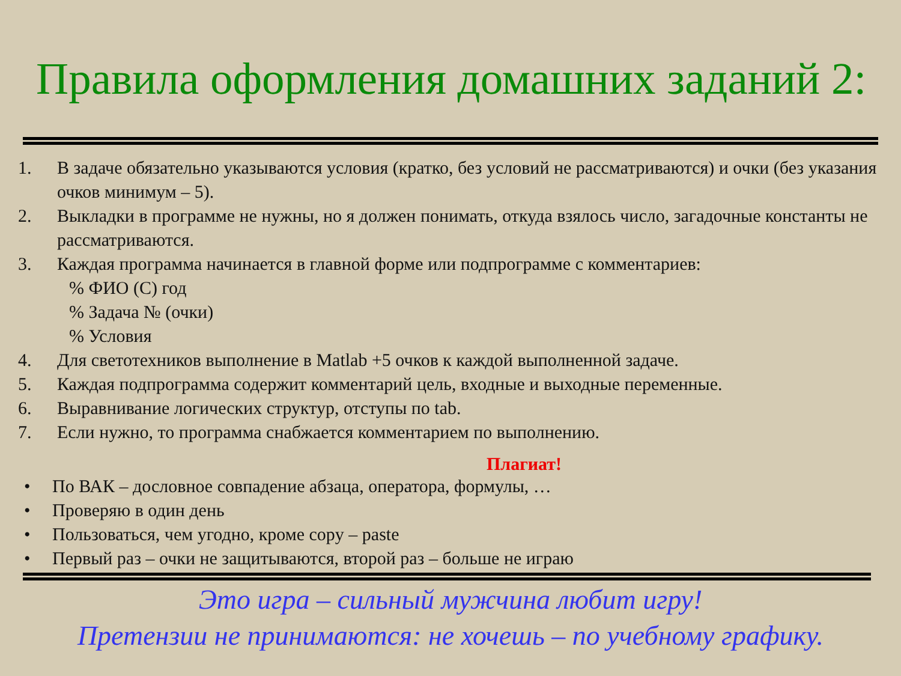Правила оформления домашних заданий 2:
1. В задаче обязательно указываются условия (кратко, без условий не рассматриваются) и очки (без указания очков минимум – 5).
2. Выкладки в программе не нужны, но я должен понимать, откуда взялось число, загадочные константы не рассматриваются.
3. Каждая программа начинается в главной форме или подпрограмме с комментариев:
% ФИО (С) год
% Задача № (очки)
% Условия
4. Для светотехников выполнение в Matlab +5 очков к каждой выполненной задаче.
5. Каждая подпрограмма содержит комментарий цель, входные и выходные переменные.
6. Выравнивание логических структур, отступы по tab.
7. Если нужно, то программа снабжается комментарием по выполнению.
Плагиат!
• По ВАК – дословное совпадение абзаца, оператора, формулы, …
• Проверяю в один день
• Пользоваться, чем угодно, кроме copy – paste
• Первый раз – очки не защитываются, второй раз – больше не играю
Это игра – сильный мужчина любит игру!
Претензии не принимаются: не хочешь – по учебному графику.